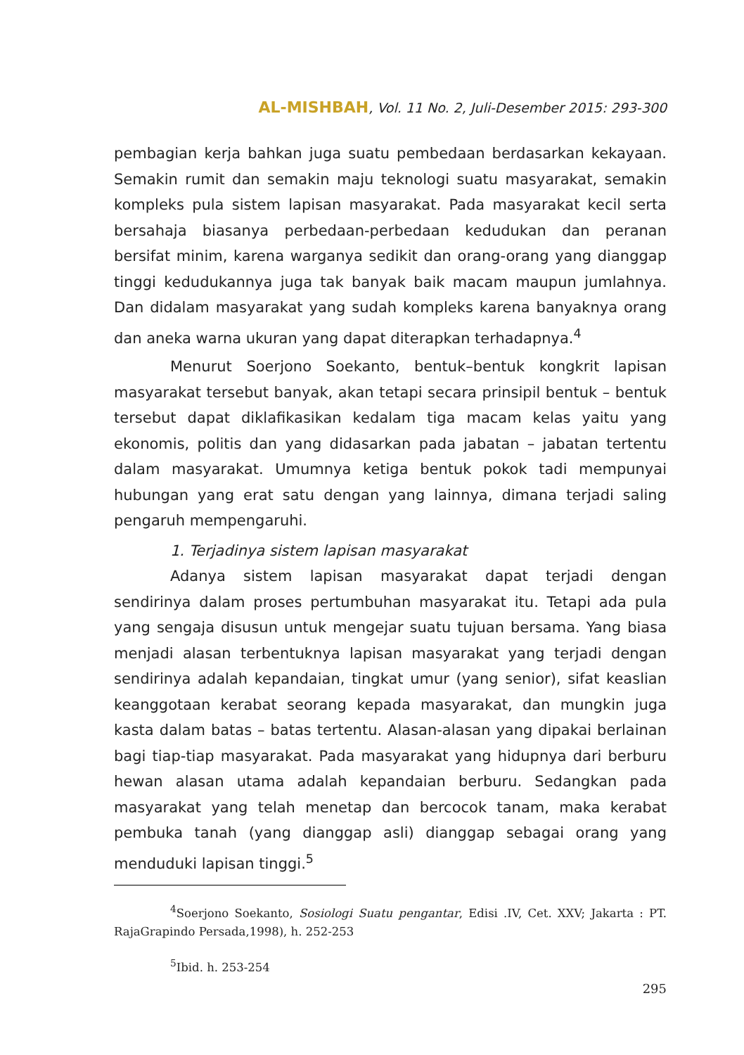AL-MISHBAH, Vol. 11 No. 2, Juli-Desember 2015: 293-300
pembagian kerja bahkan juga suatu pembedaan berdasarkan kekayaan. Semakin rumit dan semakin maju teknologi suatu masyarakat, semakin kompleks pula sistem lapisan masyarakat. Pada masyarakat kecil serta bersahaja biasanya perbedaan-perbedaan kedudukan dan peranan bersifat minim, karena warganya sedikit dan orang-orang yang dianggap tinggi kedudukannya juga tak banyak baik macam maupun jumlahnya. Dan didalam masyarakat yang sudah kompleks karena banyaknya orang dan aneka warna ukuran yang dapat diterapkan terhadapnya.<sup>4</sup>
Menurut Soerjono Soekanto, bentuk–bentuk kongkrit lapisan masyarakat tersebut banyak, akan tetapi secara prinsipil bentuk – bentuk tersebut dapat diklafikasikan kedalam tiga macam kelas yaitu yang ekonomis, politis dan yang didasarkan pada jabatan – jabatan tertentu dalam masyarakat. Umumnya ketiga bentuk pokok tadi mempunyai hubungan yang erat satu dengan yang lainnya, dimana terjadi saling pengaruh mempengaruhi.
1. Terjadinya sistem lapisan masyarakat
Adanya sistem lapisan masyarakat dapat terjadi dengan sendirinya dalam proses pertumbuhan masyarakat itu. Tetapi ada pula yang sengaja disusun untuk mengejar suatu tujuan bersama. Yang biasa menjadi alasan terbentuknya lapisan masyarakat yang terjadi dengan sendirinya adalah kepandaian, tingkat umur (yang senior), sifat keaslian keanggotaan kerabat seorang kepada masyarakat, dan mungkin juga kasta dalam batas – batas tertentu. Alasan-alasan yang dipakai berlainan bagi tiap-tiap masyarakat. Pada masyarakat yang hidupnya dari berburu hewan alasan utama adalah kepandaian berburu. Sedangkan pada masyarakat yang telah menetap dan bercocok tanam, maka kerabat pembuka tanah (yang dianggap asli) dianggap sebagai orang yang menduduki lapisan tinggi.<sup>5</sup>
<sup>4</sup> Soerjono Soekanto, Sosiologi Suatu pengantar, Edisi .IV, Cet. XXV; Jakarta : PT. RajaGrapindo Persada,1998), h. 252-253
<sup>5</sup> Ibid. h. 253-254
295